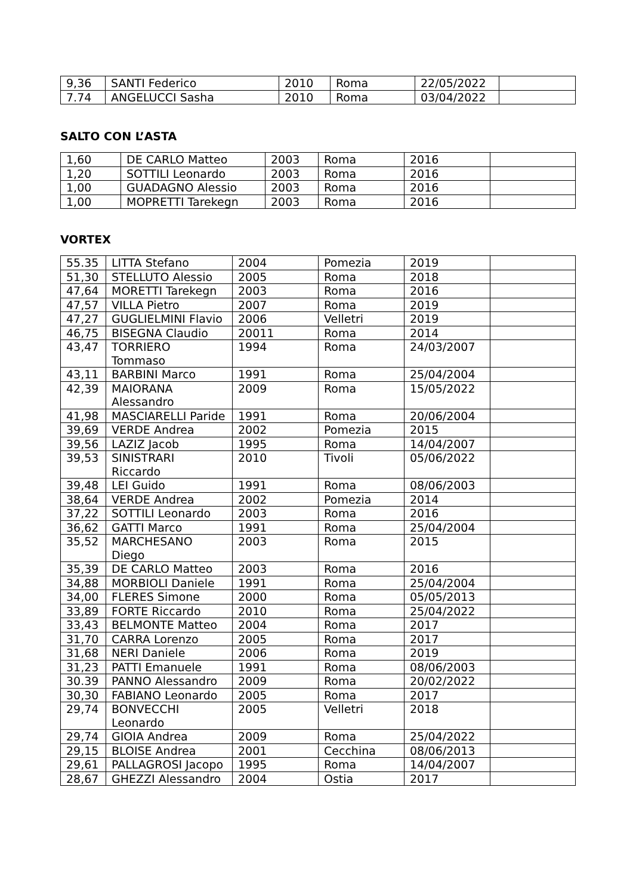| 9,36 | SANTI Federico | 2010 | Roma | 22/05/2022 | |
| 7.74 | ANGELUCCI Sasha | 2010 | Roma | 03/04/2022 | |
SALTO CON L’ASTA
| 1,60 | DE CARLO Matteo | 2003 | Roma | 2016 | |
| 1,20 | SOTTILI Leonardo | 2003 | Roma | 2016 | |
| 1,00 | GUADAGNO Alessio | 2003 | Roma | 2016 | |
| 1,00 | MOPRETTI Tarekegn | 2003 | Roma | 2016 | |
VORTEX
| 55.35 | LITTA Stefano | 2004 | Pomezia | 2019 | |
| 51,30 | STELLUTO Alessio | 2005 | Roma | 2018 | |
| 47,64 | MORETTI Tarekegn | 2003 | Roma | 2016 | |
| 47,57 | VILLA Pietro | 2007 | Roma | 2019 | |
| 47,27 | GUGLIELMINI Flavio | 2006 | Velletri | 2019 | |
| 46,75 | BISEGNA Claudio | 20011 | Roma | 2014 | |
| 43,47 | TORRIERO Tommaso | 1994 | Roma | 24/03/2007 | |
| 43,11 | BARBINI Marco | 1991 | Roma | 25/04/2004 | |
| 42,39 | MAIORANA Alessandro | 2009 | Roma | 15/05/2022 | |
| 41,98 | MASCIARELLI Paride | 1991 | Roma | 20/06/2004 | |
| 39,69 | VERDE Andrea | 2002 | Pomezia | 2015 | |
| 39,56 | LAZIZ Jacob | 1995 | Roma | 14/04/2007 | |
| 39,53 | SINISTRARI Riccardo | 2010 | Tivoli | 05/06/2022 | |
| 39,48 | LEI Guido | 1991 | Roma | 08/06/2003 | |
| 38,64 | VERDE Andrea | 2002 | Pomezia | 2014 | |
| 37,22 | SOTTILI Leonardo | 2003 | Roma | 2016 | |
| 36,62 | GATTI Marco | 1991 | Roma | 25/04/2004 | |
| 35,52 | MARCHESANO Diego | 2003 | Roma | 2015 | |
| 35,39 | DE CARLO Matteo | 2003 | Roma | 2016 | |
| 34,88 | MORBIOLI Daniele | 1991 | Roma | 25/04/2004 | |
| 34,00 | FLERES Simone | 2000 | Roma | 05/05/2013 | |
| 33,89 | FORTE Riccardo | 2010 | Roma | 25/04/2022 | |
| 33,43 | BELMONTE Matteo | 2004 | Roma | 2017 | |
| 31,70 | CARRA Lorenzo | 2005 | Roma | 2017 | |
| 31,68 | NERI Daniele | 2006 | Roma | 2019 | |
| 31,23 | PATTI Emanuele | 1991 | Roma | 08/06/2003 | |
| 30.39 | PANNO Alessandro | 2009 | Roma | 20/02/2022 | |
| 30,30 | FABIANO Leonardo | 2005 | Roma | 2017 | |
| 29,74 | BONVECCHI Leonardo | 2005 | Velletri | 2018 | |
| 29,74 | GIOIA Andrea | 2009 | Roma | 25/04/2022 | |
| 29,15 | BLOISE Andrea | 2001 | Cecchina | 08/06/2013 | |
| 29,61 | PALLAGROSI Jacopo | 1995 | Roma | 14/04/2007 | |
| 28,67 | GHEZZI Alessandro | 2004 | Ostia | 2017 | |